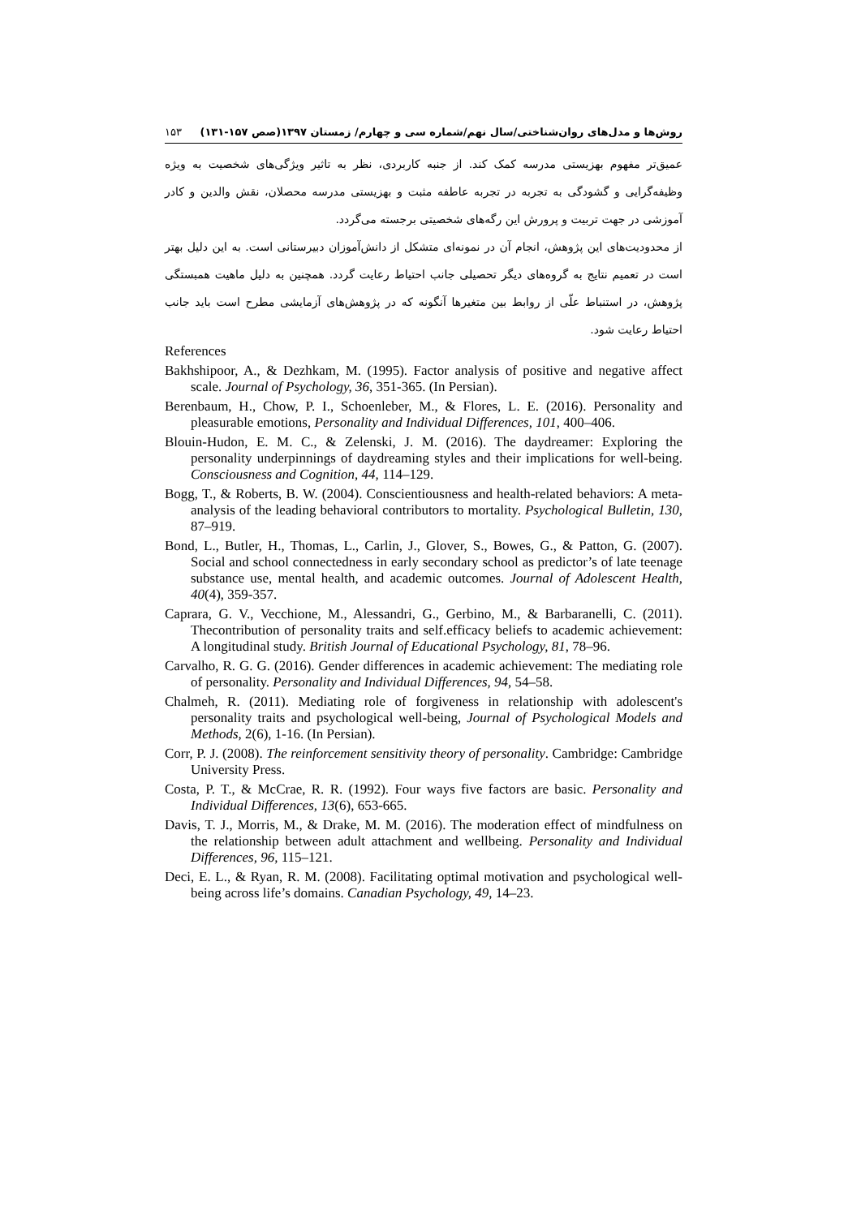روش‌ها و مدل‌های روان‌شناختی/سال نهم/شماره سی و چهارم/ زمستان ۱۳۹۷(صص ۱۵۷-۱۳۱) ۱۵۳
عمیق‌تر مفهوم بهزیستی مدرسه کمک کند. از جنبه کاربردی، نظر به تاثیر ویژگی‌های شخصیت به ویژه وظیفه‌گرایی و گشودگی به تجربه در تجربه عاطفه مثبت و بهزیستی مدرسه محصلان، نقش والدین و کادر آموزشی در جهت تربیت و پرورش این رگه‌های شخصیتی برجسته می‌گردد.
از محدودیت‌های این پژوهش، انجام آن در نمونه‌ای متشکل از دانش‌آموزان دبیرستانی است. به این دلیل بهتر است در تعمیم نتایج به گروه‌های دیگر تحصیلی جانب احتیاط رعایت گردد. همچنین به دلیل ماهیت همبستگی پژوهش، در استنباط علّی از روابط بین متغیرها آنگونه که در پژوهش‌های آزمایشی مطرح است باید جانب احتیاط رعایت شود.
References
Bakhshipoor, A., & Dezhkam, M. (1995). Factor analysis of positive and negative affect scale. Journal of Psychology, 36, 351-365. (In Persian).
Berenbaum, H., Chow, P. I., Schoenleber, M., & Flores, L. E. (2016). Personality and pleasurable emotions, Personality and Individual Differences, 101, 400–406.
Blouin-Hudon, E. M. C., & Zelenski, J. M. (2016). The daydreamer: Exploring the personality underpinnings of daydreaming styles and their implications for well-being. Consciousness and Cognition, 44, 114–129.
Bogg, T., & Roberts, B. W. (2004). Conscientiousness and health-related behaviors: A meta-analysis of the leading behavioral contributors to mortality. Psychological Bulletin, 130, 87–919.
Bond, L., Butler, H., Thomas, L., Carlin, J., Glover, S., Bowes, G., & Patton, G. (2007). Social and school connectedness in early secondary school as predictor’s of late teenage substance use, mental health, and academic outcomes. Journal of Adolescent Health, 40(4), 359-357.
Caprara, G. V., Vecchione, M., Alessandri, G., Gerbino, M., & Barbaranelli, C. (2011). Thecontribution of personality traits and self.efficacy beliefs to academic achievement: A longitudinal study. British Journal of Educational Psychology, 81, 78–96.
Carvalho, R. G. G. (2016). Gender differences in academic achievement: The mediating role of personality. Personality and Individual Differences, 94, 54–58.
Chalmeh, R. (2011). Mediating role of forgiveness in relationship with adolescent's personality traits and psychological well-being, Journal of Psychological Models and Methods, 2(6), 1-16. (In Persian).
Corr, P. J. (2008). The reinforcement sensitivity theory of personality. Cambridge: Cambridge University Press.
Costa, P. T., & McCrae, R. R. (1992). Four ways five factors are basic. Personality and Individual Differences, 13(6), 653-665.
Davis, T. J., Morris, M., & Drake, M. M. (2016). The moderation effect of mindfulness on the relationship between adult attachment and wellbeing. Personality and Individual Differences, 96, 115–121.
Deci, E. L., & Ryan, R. M. (2008). Facilitating optimal motivation and psychological well-being across life’s domains. Canadian Psychology, 49, 14–23.